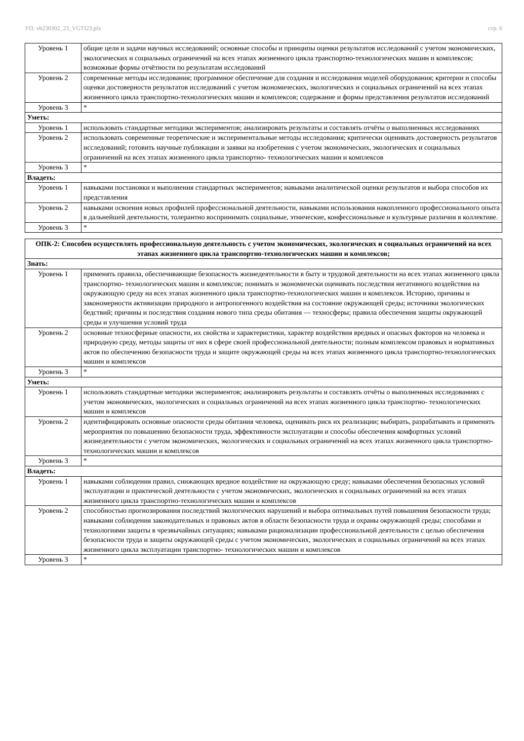УП: vb230302_23_VGTI23.plx стр. 6
| Уровень 1 | общие цели и задачи научных исследований; основные способы и принципы оценки результатов исследований с учетом экономических, экологических и социальных ограничений на всех этапах жизненного цикла транспортно-технологических машин и комплексов; возможные формы отчётности по результатам исследований |
| Уровень 2 | современные методы исследования; программное обеспечение для создания и исследования моделей оборудования; критерии и способы оценки достоверности результатов исследований с учетом экономических, экологических и социальных ограничений на всех этапах жизненного цикла транспортно-технологических машин и комплексов; содержание и формы представления результатов исследований |
| Уровень 3 | * |
| Уметь: | |
| Уровень 1 | использовать стандартные методики экспериментов; анализировать результаты и составлять отчёты о выполненных исследованиях |
| Уровень 2 | использовать современные теоретические и экспериментальные методы исследования; критически оценивать достоверность результатов исследований; готовить научные публикации и заявки на изобретения с учетом экономических, экологических и социальных ограничений на всех этапах жизненного цикла транспортно- технологических машин и комплексов |
| Уровень 3 | * |
| Владеть: | |
| Уровень 1 | навыками постановки и выполнения стандартных экспериментов; навыками аналитической оценки результатов и выбора способов их представления |
| Уровень 2 | навыками освоения новых профилей профессиональной деятельности, навыками использования накопленного профессионального опыта в дальнейшей деятельности, толерантно воспринимать социальные, этнические, конфессиональные и культурные различия в коллективе. |
| Уровень 3 | * |
| ОПК-2: Способен осуществлять профессиональную деятельность с учетом экономических, экологических и социальных ограничений на всех этапах жизненного цикла транспортно-технологических машин и комплексов; | |
| --- | --- |
| Знать: | |
| Уровень 1 | применять правила, обеспечивающие безопасность жизнедеятельности в быту и трудовой деятельности на всех этапах жизненного цикла транспортно- технологических машин и комплексов; понимать и экономически оценивать последствия негативного воздействия на окружающую среду на всех этапах жизненного цикла транспортно-технологических машин и комплексов. Историю, причины и закономерности активизации природного и антропогенного воздействия на состояние окружающей среды; источники экологических бедствий; причины и последствия создания нового типа среды обитания — техносферы; правила обеспечения защиты окружающей среды и улучшения условий труда |
| Уровень 2 | основные техносферные опасности, их свойства и характеристики, характер воздействия вредных и опасных факторов на человека и природную среду, методы защиты от них в сфере своей профессиональной деятельности; полным комплексом правовых и нормативных актов по обеспечению безопасности труда и защите окружающей среды на всех этапах жизненного цикла транспортно-технологических машин и комплексов |
| Уровень 3 | * |
| Уметь: | |
| Уровень 1 | использовать стандартные методики экспериментов; анализировать результаты и составлять отчёты о выполненных исследованиях с учетом экономических, экологических и социальных ограничений на всех этапах жизненного цикла транспортно- технологических машин и комплексов |
| Уровень 2 | идентифицировать основные опасности среды обитания человека, оценивать риск их реализации; выбирать, разрабатывать и применять мероприятия по повышению безопасности труда, эффективности эксплуатации и способы обеспечения комфортных условий жизнедеятельности с учетом экономических, экологических и социальных ограничений на всех этапах жизненного цикла транспортно- технологических машин и комплексов |
| Уровень 3 | * |
| Владеть: | |
| Уровень 1 | навыками соблюдения правил, снижающих вредное воздействие на окружающую среду; навыками обеспечения безопасных условий эксплуатации и практической деятельности с учетом экономических, экологических и социальных ограничений на всех этапах жизненного цикла транспортно-технологических машин и комплексов |
| Уровень 2 | способностью прогнозирования последствий экологических нарушений и выбора оптимальных путей повышения безопасности труда; навыками соблюдения законодательных и правовых актов в области безопасности труда и охраны окружающей среды; способами и технологиями защиты в чрезвычайных ситуациях; навыками рационализации профессиональной деятельности с целью обеспечения безопасности труда и защиты окружающей среды с учетом экономических, экологических и социальных ограничений на всех этапах жизненного цикла эксплуатации транспортно- технологических машин и комплексов |
| Уровень 3 | * |